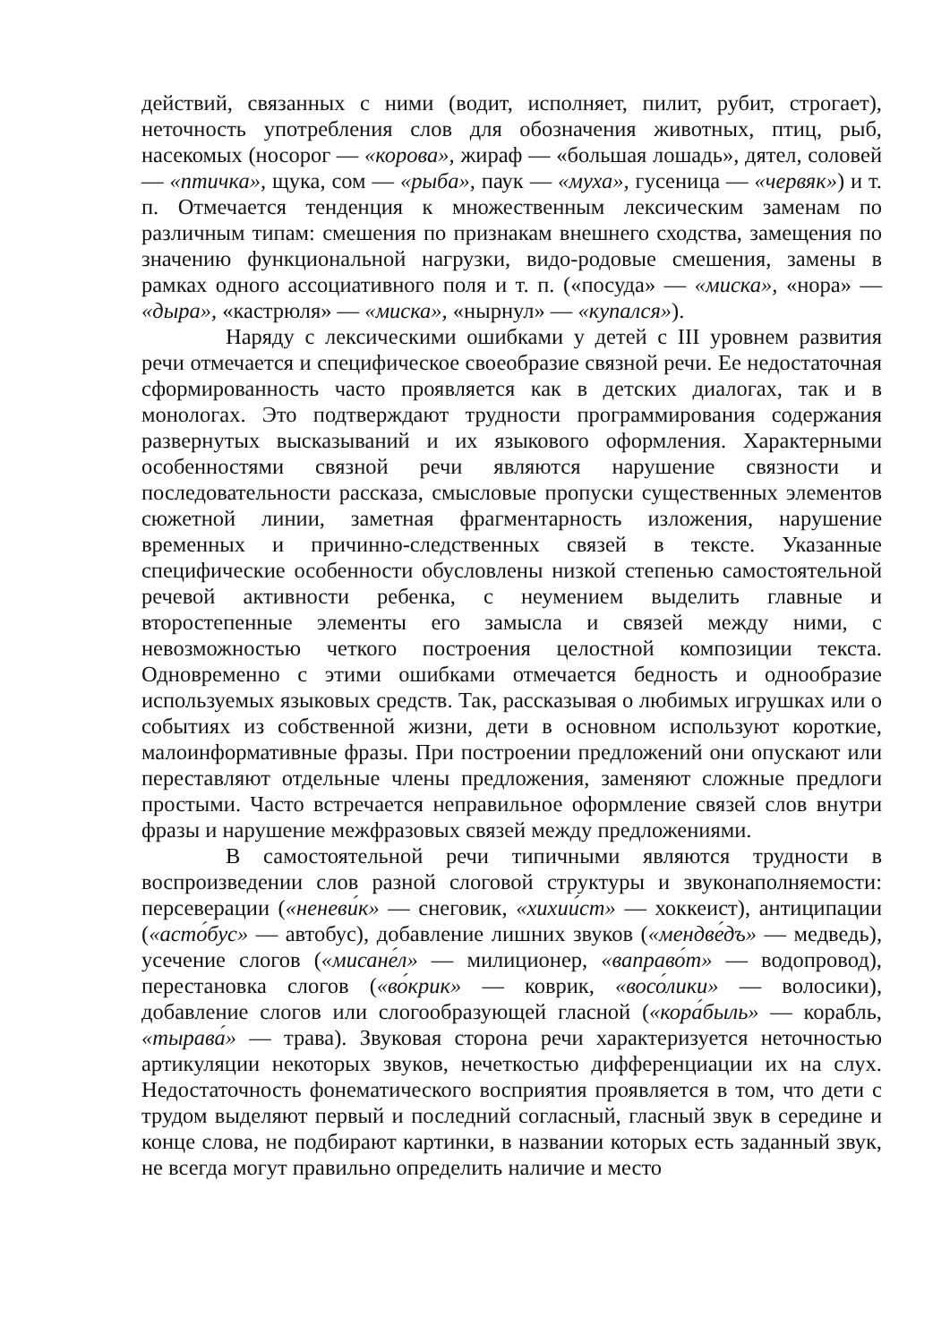действий, связанных с ними (водит, исполняет, пилит, рубит, строгает), неточность употребления слов для обозначения животных, птиц, рыб, насекомых (носорог — «корова», жираф — «большая лошадь», дятел, соловей — «птичка», щука, сом — «рыба», паук — «муха», гусеница — «червяк») и т. п. Отмечается тенденция к множественным лексическим заменам по различным типам: смешения по признакам внешнего сходства, замещения по значению функциональной нагрузки, видо-родовые смешения, замены в рамках одного ассоциативного поля и т. п. («посуда» — «миска», «нора» — «дыра», «кастрюля» — «миска», «нырнул» — «купался»).
Наряду с лексическими ошибками у детей с III уровнем развития речи отмечается и специфическое своеобразие связной речи. Ее недостаточная сформированность часто проявляется как в детских диалогах, так и в монологах. Это подтверждают трудности программирования содержания развернутых высказываний и их языкового оформления. Характерными особенностями связной речи являются нарушение связности и последовательности рассказа, смысловые пропуски существенных элементов сюжетной линии, заметная фрагментарность изложения, нарушение временных и причинно-следственных связей в тексте. Указанные специфические особенности обусловлены низкой степенью самостоятельной речевой активности ребенка, с неумением выделить главные и второстепенные элементы его замысла и связей между ними, с невозможностью четкого построения целостной композиции текста. Одновременно с этими ошибками отмечается бедность и однообразие используемых языковых средств. Так, рассказывая о любимых игрушках или о событиях из собственной жизни, дети в основном используют короткие, малоинформативные фразы. При построении предложений они опускают или переставляют отдельные члены предложения, заменяют сложные предлоги простыми. Часто встречается неправильное оформление связей слов внутри фразы и нарушение межфразовых связей между предложениями.
В самостоятельной речи типичными являются трудности в воспроизведении слов разной слоговой структуры и звуконаполняемости: персеверации («неневи́к» — снеговик, «хихии́ст» — хоккеист), антиципации («асто́бус» — автобус), добавление лишних звуков («мендве́дъ» — медведь), усечение слогов («мисане́л» — милиционер, «ваправо́т» — водопровод), перестановка слогов («во́крик» — коврик, «восо́лики» — волосики), добавление слогов или слогообразующей гласной («кора́быль» — корабль, «тырава́» — трава). Звуковая сторона речи характеризуется неточностью артикуляции некоторых звуков, нечеткостью дифференциации их на слух. Недостаточность фонематического восприятия проявляется в том, что дети с трудом выделяют первый и последний согласный, гласный звук в середине и конце слова, не подбирают картинки, в названии которых есть заданный звук, не всегда могут правильно определить наличие и место